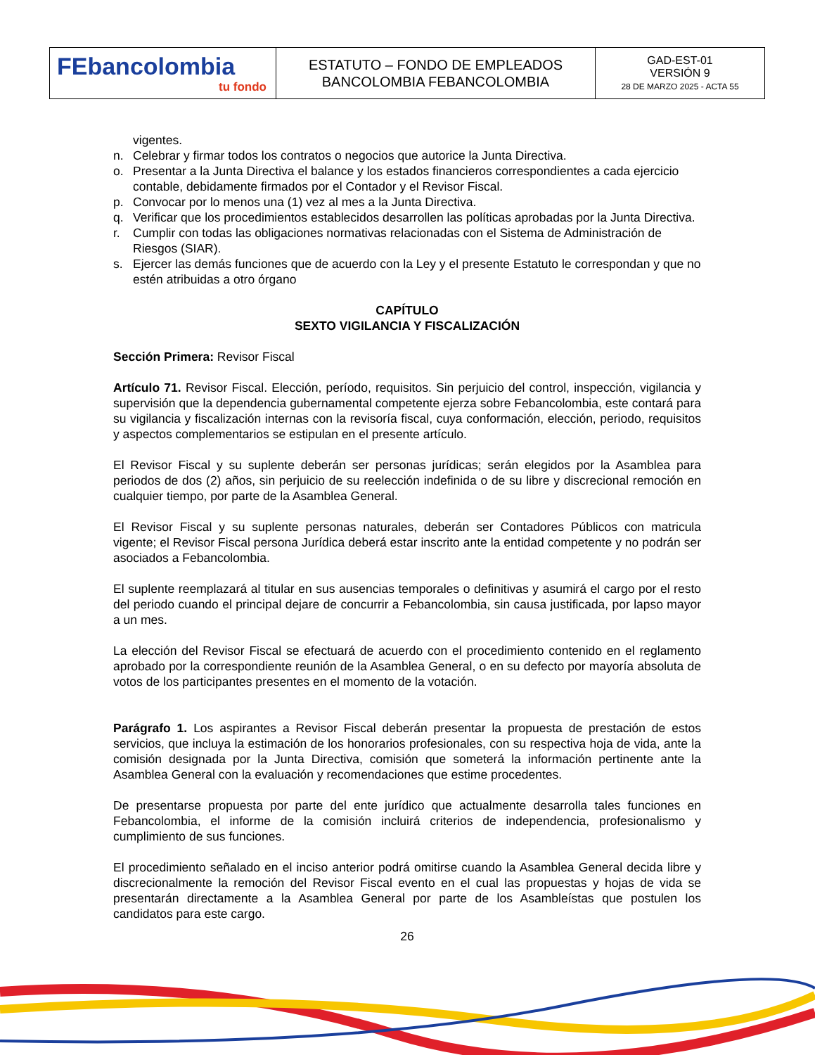| FEbancolombia tu fondo | ESTATUTO – FONDO DE EMPLEADOS BANCOLOMBIA FEBANCOLOMBIA | GAD-EST-01 VERSIÓN 9 28 DE MARZO 2025 - ACTA 55 |
vigentes.
n. Celebrar y firmar todos los contratos o negocios que autorice la Junta Directiva.
o. Presentar a la Junta Directiva el balance y los estados financieros correspondientes a cada ejercicio contable, debidamente firmados por el Contador y el Revisor Fiscal.
p. Convocar por lo menos una (1) vez al mes a la Junta Directiva.
q. Verificar que los procedimientos establecidos desarrollen las políticas aprobadas por la Junta Directiva.
r. Cumplir con todas las obligaciones normativas relacionadas con el Sistema de Administración de Riesgos (SIAR).
s. Ejercer las demás funciones que de acuerdo con la Ley y el presente Estatuto le correspondan y que no estén atribuidas a otro órgano
CAPÍTULO
SEXTO VIGILANCIA Y FISCALIZACIÓN
Sección Primera: Revisor Fiscal
Artículo 71. Revisor Fiscal. Elección, período, requisitos. Sin perjuicio del control, inspección, vigilancia y supervisión que la dependencia gubernamental competente ejerza sobre Febancolombia, este contará para su vigilancia y fiscalización internas con la revisoría fiscal, cuya conformación, elección, periodo, requisitos y aspectos complementarios se estipulan en el presente artículo.
El Revisor Fiscal y su suplente deberán ser personas jurídicas; serán elegidos por la Asamblea para periodos de dos (2) años, sin perjuicio de su reelección indefinida o de su libre y discrecional remoción en cualquier tiempo, por parte de la Asamblea General.
El Revisor Fiscal y su suplente personas naturales, deberán ser Contadores Públicos con matricula vigente; el Revisor Fiscal persona Jurídica deberá estar inscrito ante la entidad competente y no podrán ser asociados a Febancolombia.
El suplente reemplazará al titular en sus ausencias temporales o definitivas y asumirá el cargo por el resto del periodo cuando el principal dejare de concurrir a Febancolombia, sin causa justificada, por lapso mayor a un mes.
La elección del Revisor Fiscal se efectuará de acuerdo con el procedimiento contenido en el reglamento aprobado por la correspondiente reunión de la Asamblea General, o en su defecto por mayoría absoluta de votos de los participantes presentes en el momento de la votación.
Parágrafo 1. Los aspirantes a Revisor Fiscal deberán presentar la propuesta de prestación de estos servicios, que incluya la estimación de los honorarios profesionales, con su respectiva hoja de vida, ante la comisión designada por la Junta Directiva, comisión que someterá la información pertinente ante la Asamblea General con la evaluación y recomendaciones que estime procedentes.
De presentarse propuesta por parte del ente jurídico que actualmente desarrolla tales funciones en Febancolombia, el informe de la comisión incluirá criterios de independencia, profesionalismo y cumplimiento de sus funciones.
El procedimiento señalado en el inciso anterior podrá omitirse cuando la Asamblea General decida libre y discrecionalmente la remoción del Revisor Fiscal evento en el cual las propuestas y hojas de vida se presentarán directamente a la Asamblea General por parte de los Asambleístas que postulen los candidatos para este cargo.
26